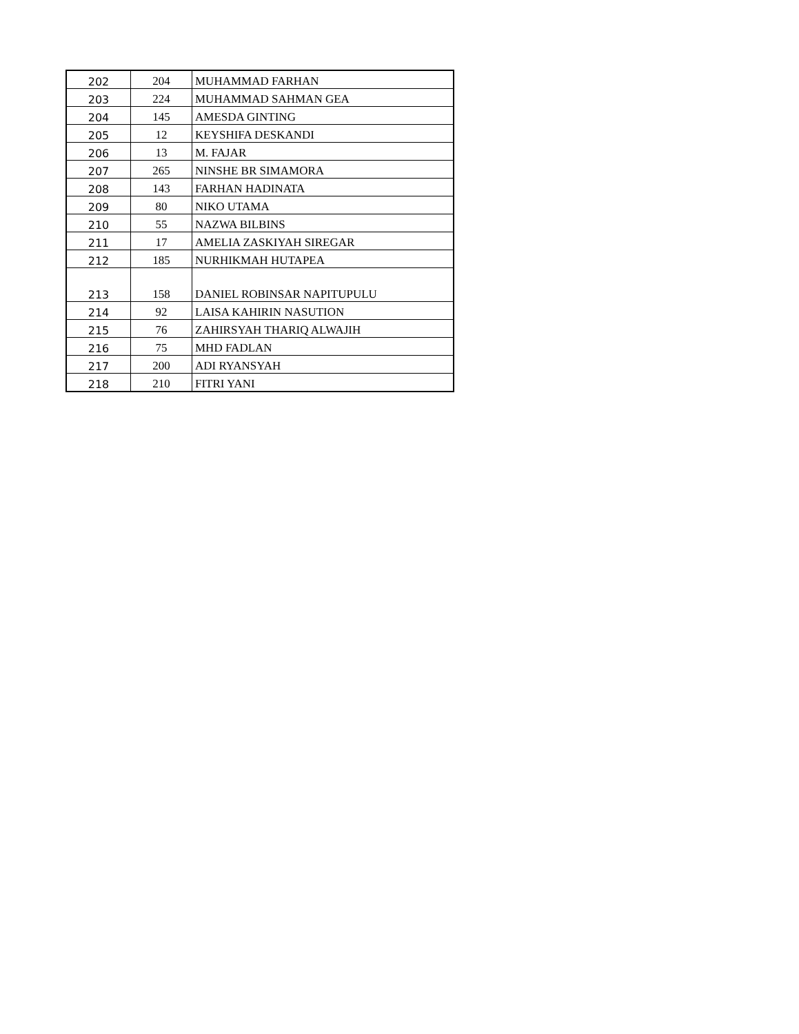| 202 | 204 | MUHAMMAD FARHAN |
| 203 | 224 | MUHAMMAD SAHMAN GEA |
| 204 | 145 | AMESDA GINTING |
| 205 | 12 | KEYSHIFA DESKANDI |
| 206 | 13 | M. FAJAR |
| 207 | 265 | NINSHE BR SIMAMORA |
| 208 | 143 | FARHAN HADINATA |
| 209 | 80 | NIKO UTAMA |
| 210 | 55 | NAZWA BILBINS |
| 211 | 17 | AMELIA ZASKIYAH SIREGAR |
| 212 | 185 | NURHIKMAH HUTAPEA |
| 213 | 158 | DANIEL ROBINSAR NAPITUPULU |
| 214 | 92 | LAISA KAHIRIN NASUTION |
| 215 | 76 | ZAHIRSYAH THARIQ ALWAJIH |
| 216 | 75 | MHD FADLAN |
| 217 | 200 | ADI RYANSYAH |
| 218 | 210 | FITRI YANI |